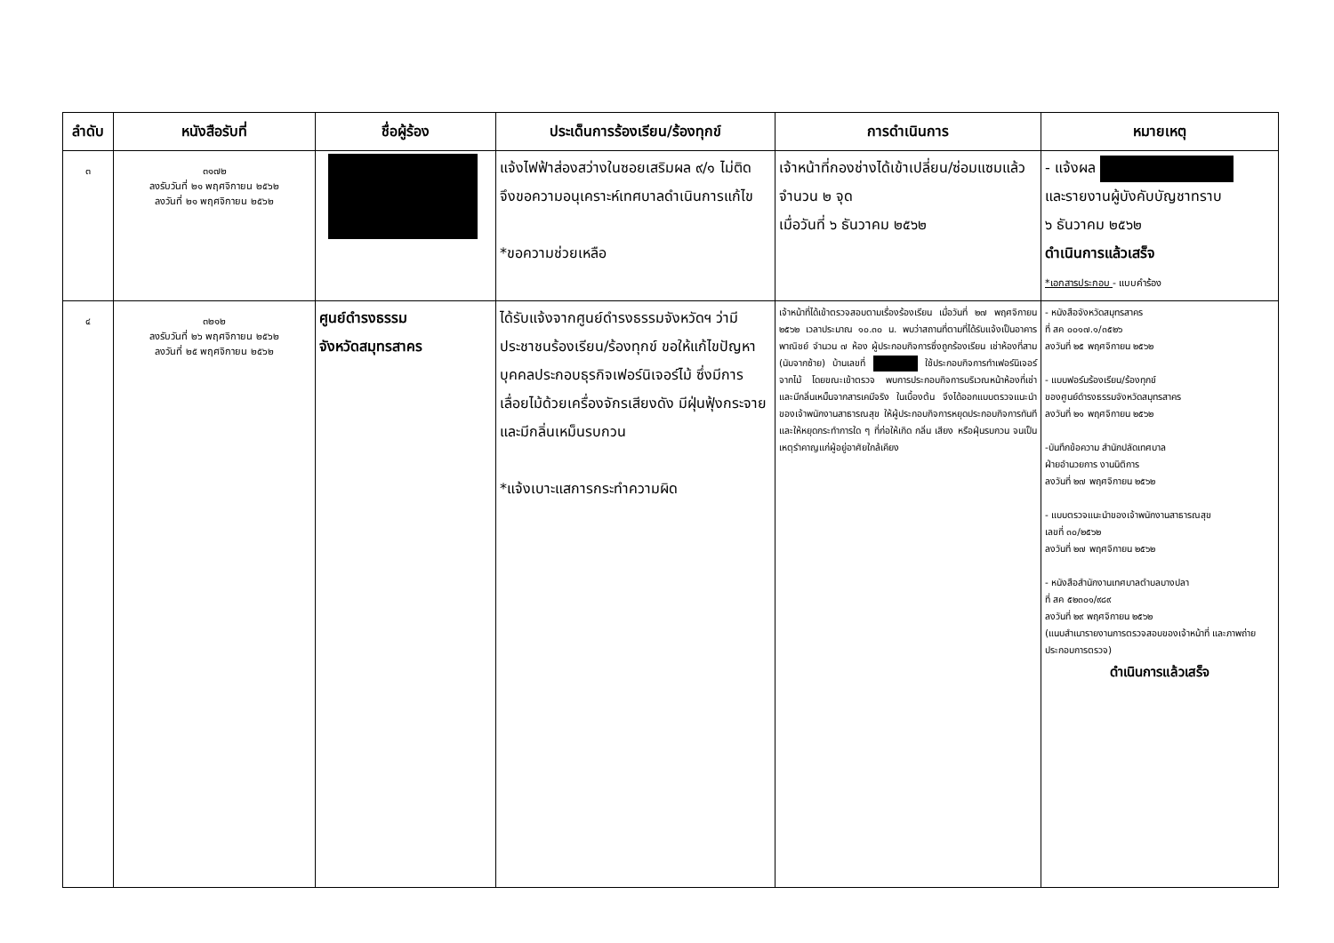| ลำดับ | หนังสือรับที่ | ชื่อผู้ร้อง | ประเด็นการร้องเรียน/ร้องทุกข์ | การดำเนินการ | หมายเหตุ |
| --- | --- | --- | --- | --- | --- |
| ๓ | ๓๑๗๒ ลงรับวันที่ ๒๑ พฤศจิกายน ๒๕๖๒ ลงวันที่ ๒๑ พฤศจิกายน ๒๕๖๒ | | แจ้งไฟฟ้าส่องสว่างในซอยเสริมผล ๙/๑ ไม่ติด จึงขอความอนุเคราะห์เทศบาลดำเนินการแก้ไข *ขอความช่วยเหลือ | เจ้าหน้าที่กองช่างได้เข้าเปลี่ยน/ซ่อมแซมแล้ว จำนวน ๒ จุด เมื่อวันที่ ๖ ธันวาคม ๒๕๖๒ | - แจ้งผล และรายงานผู้บังคับบัญชาทราบ ๖ ธันวาคม ๒๕๖๒ ดำเนินการแล้วเสร็จ *เอกสารประกอบ - แบบคำร้อง |
| ๔ | ๓๒๑๒ ลงรับวันที่ ๒๖ พฤศจิกายน ๒๕๖๒ ลงวันที่ ๒๕ พฤศจิกายน ๒๕๖๒ | ศูนย์ดำรงธรรม จังหวัดสมุทรสาคร | ได้รับแจ้งจากศูนย์ดำรงธรรมจังหวัดฯ ว่ามีประชาชนร้องเรียน/ร้องทุกข์ ขอให้แก้ไขปัญหาบุคคลประกอบธุรกิจเฟอร์นิเจอร์ไม้ ซึ่งมีการเลื่อยไม้ด้วยเครื่องจักรเสียงดัง มีฝุ่นฟุ้งกระจาย และมีกลิ่นเหม็นรบกวน *แจ้งเบาะแสการกระทำความผิด | เจ้าหน้าที่ได้เข้าตรวจสอบตามเรื่องร้องเรียน เมื่อวันที่ ๒๗ พฤศจิกายน ๒๕๖๒ เวลาประมาณ ๑๐.๓๐ น. พบว่าสถานที่ตามที่ได้รับแจ้งเป็นอาคารพาณิชย์ จำนวน ๗ ห้อง ผู้ประกอบกิจการซึ่งถูกร้องเรียน เช่าห้องที่สาม (นับจากซ้าย) บ้านเลขที่ ใช้ประกอบกิจการทำเฟอร์นิเจอร์จากไม้ โดยขณะเข้าตรวจ พบการประกอบกิจการบริเวณหน้าห้องที่เช่า และมีกลิ่นเหม็นจากสารเคมีจริง ในเบื้องต้น จึงได้ออกแบบตรวจแนะนำของเจ้าพนักงานสาธารณสุข ให้ผู้ประกอบกิจการหยุดประกอบกิจการทันที และให้หยุดกระทำการใด ๆ ที่ก่อให้เกิด กลิ่น เสียง หรือฝุ่นรบกวน จนเป็นเหตุรำคาญแก่ผู้อยู่อาศัยใกล้เคียง | - หนังสือจังหวัดสมุทรสาคร ที่ สค ๐๐๑๗.๑/๓๕๒๖ ลงวันที่ ๒๕ พฤศจิกายน ๒๕๖๒ - แบบฟอร์มร้องเรียน/ร้องทุกข์ ของศูนย์ดำรงธรรมจังหวัดสมุทรสาคร ลงวันที่ ๒๑ พฤศจิกายน ๒๕๖๒ -บันทึกข้อความ สำนักปลัดเทศบาล ฝ่ายอำนวยการ งานนิติการ ลงวันที่ ๒๗ พฤศจิกายน ๒๕๖๒ - แบบตรวจแนะนำของเจ้าพนักงานสาธารณสุข เลขที่ ๓๐/๒๕๖๒ ลงวันที่ ๒๗ พฤศจิกายน ๒๕๖๒ - หนังสือสำนักงานเทศบาลตำบลบางปลา ที่ สค ๕๒๓๐๑/๙๘๙ ลงวันที่ ๒๙ พฤศจิกายน ๒๕๖๒ (แนบสำเนารายงานการตรวจสอบของเจ้าหน้าที่ และภาพถ่ายประกอบการตรวจ) ดำเนินการแล้วเสร็จ |